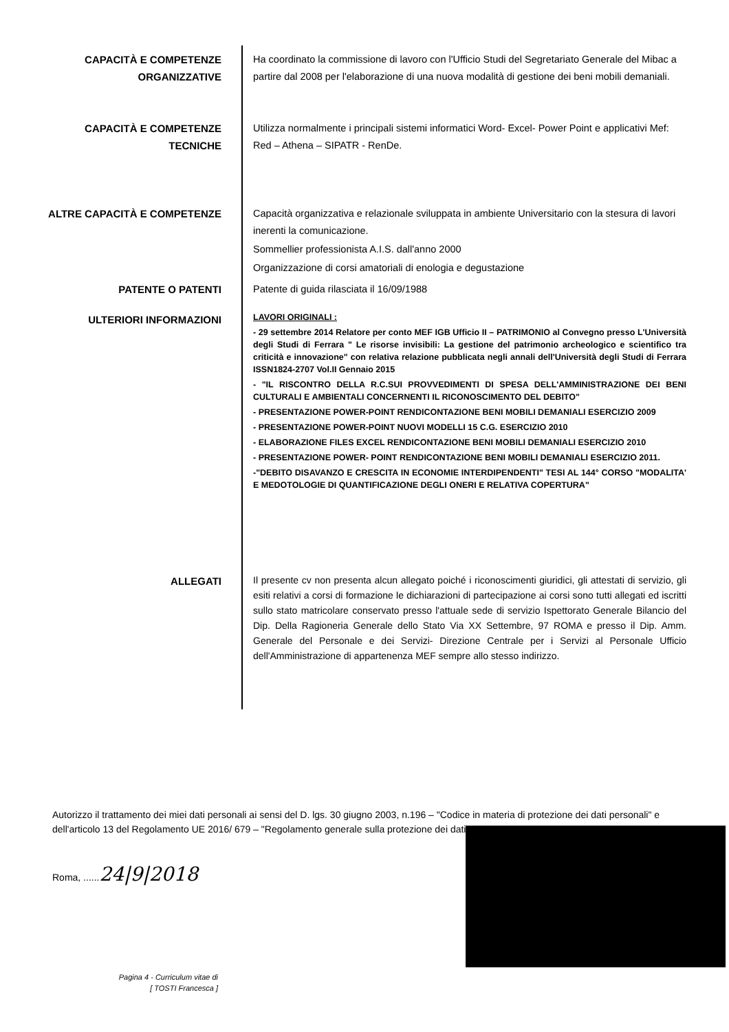CAPACITÀ E COMPETENZE
ORGANIZZATIVE
Ha coordinato la commissione di lavoro con l'Ufficio Studi del Segretariato Generale del Mibac a partire dal 2008 per l'elaborazione di una nuova modalità di gestione dei beni mobili demaniali.
CAPACITÀ E COMPETENZE
TECNICHE
Utilizza normalmente i principali sistemi informatici Word- Excel- Power Point e applicativi Mef: Red – Athena – SIPATR - RenDe.
ALTRE CAPACITÀ E COMPETENZE Capacità organizzativa e relazionale sviluppata in ambiente Universitario con la stesura di lavori inerenti la comunicazione.
Sommellier professionista A.I.S. dall'anno 2000
Organizzazione di corsi amatoriali di enologia e degustazione
PATENTE O PATENTI Patente di guida rilasciata il 16/09/1988
ULTERIORI INFORMAZIONI
LAVORI ORIGINALI :
- 29 settembre 2014 Relatore per conto MEF IGB Ufficio II – PATRIMONIO al Convegno presso L'Università degli Studi di Ferrara " Le risorse invisibili: La gestione del patrimonio archeologico e scientifico tra criticità e innovazione" con relativa relazione pubblicata negli annali dell'Università degli Studi di Ferrara ISSN1824-2707 Vol.II Gennaio 2015
- "IL RISCONTRO DELLA R.C.SUI PROVVEDIMENTI DI SPESA DELL'AMMINISTRAZIONE DEI BENI CULTURALI E AMBIENTALI CONCERNENTI IL RICONOSCIMENTO DEL DEBITO"
- PRESENTAZIONE POWER-POINT RENDICONTAZIONE BENI MOBILI DEMANIALI ESERCIZIO 2009
- PRESENTAZIONE POWER-POINT NUOVI MODELLI 15 C.G. ESERCIZIO 2010
- ELABORAZIONE FILES EXCEL RENDICONTAZIONE BENI MOBILI DEMANIALI ESERCIZIO 2010
- PRESENTAZIONE POWER- POINT RENDICONTAZIONE BENI MOBILI DEMANIALI ESERCIZIO 2011.
-"DEBITO DISAVANZO E CRESCITA IN ECONOMIE INTERDIPENDENTI" TESI AL 144° CORSO "MODALITA' E MEDOTOLOGIE DI QUANTIFICAZIONE DEGLI ONERI E RELATIVA COPERTURA"
ALLEGATI
Il presente cv non presenta alcun allegato poiché i riconoscimenti giuridici, gli attestati di servizio, gli esiti relativi a corsi di formazione le dichiarazioni di partecipazione ai corsi sono tutti allegati ed iscritti sullo stato matricolare conservato presso l'attuale sede di servizio Ispettorato Generale Bilancio del Dip. Della Ragioneria Generale dello Stato Via XX Settembre, 97 ROMA e presso il Dip. Amm. Generale del Personale e dei Servizi- Direzione Centrale per i Servizi al Personale Ufficio dell'Amministrazione di appartenenza MEF sempre allo stesso indirizzo.
Autorizzo il trattamento dei miei dati personali ai sensi del D. lgs. 30 giugno 2003, n.196 – "Codice in materia di protezione dei dati personali" e dell'articolo 13 del Regolamento UE 2016/ 679 – "Regolamento generale sulla protezione dei dati".
Roma, ......24|9|2018
Pagina 4 - Curriculum vitae di
[ TOSTI Francesca ]